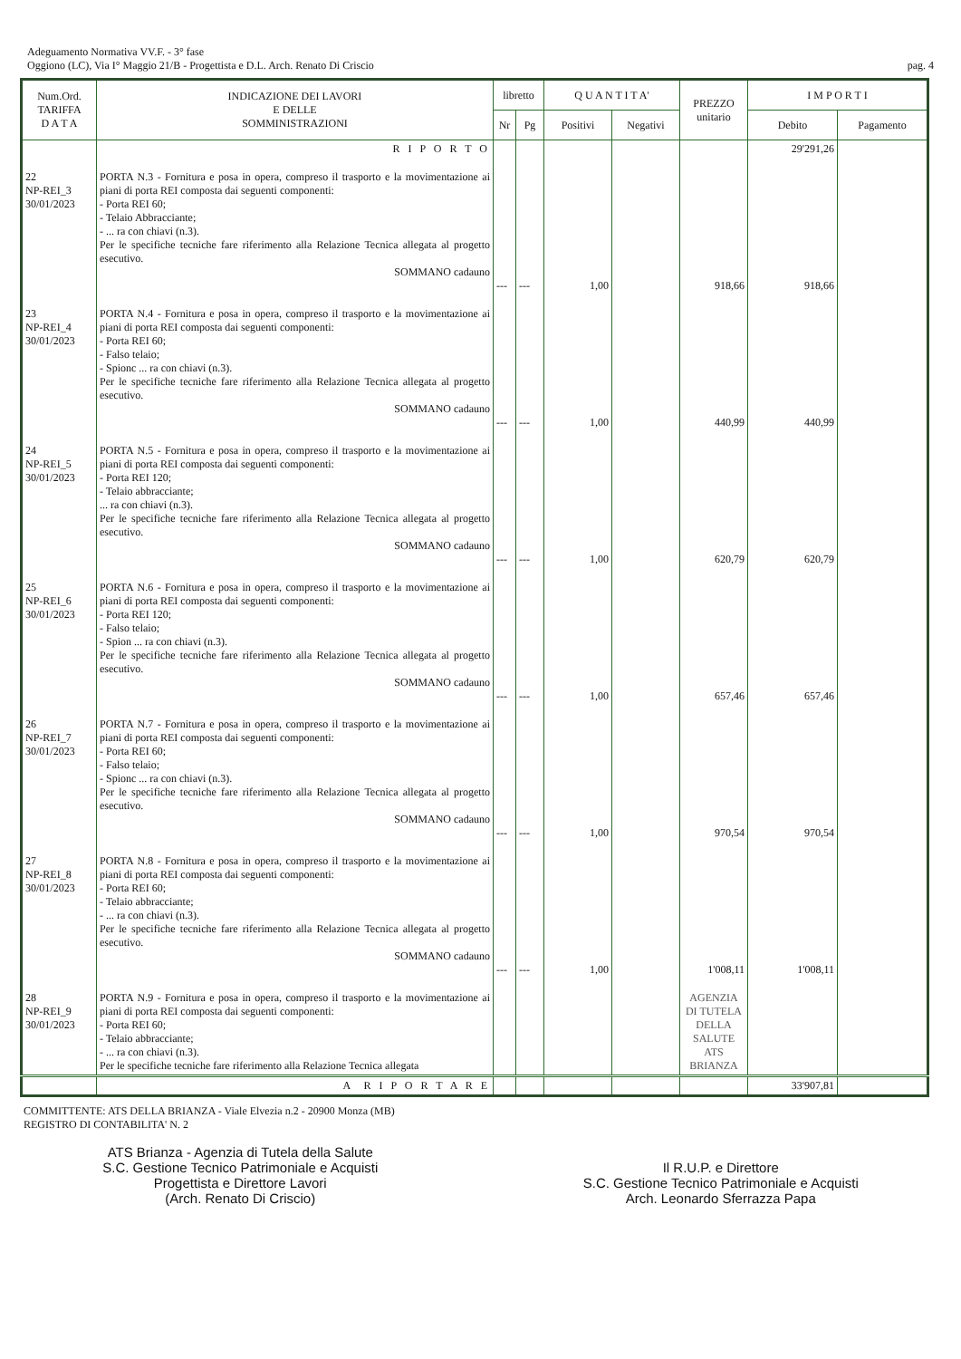Adeguamento Normativa VV.F. - 3° fase
Oggiono (LC), Via I° Maggio 21/B - Progettista e D.L. Arch. Renato Di Criscio
pag. 4
| Num.Ord. TARIFFA D A T A | INDICAZIONE DEI LAVORI E DELLE SOMMINISTRAZIONI | libretto | | Q U A N T I T A' | | PREZZO unitario | I M P O R T I | |
| --- | --- | --- | --- | --- | --- | --- | --- | --- |
| | | Nr | Pg | Positivi | Negativi | | Debito | Pagamento |
| | R I P O R T O | | | | | | 29'291,26 | |
| 22 NP-REI_3 30/01/2023 | PORTA N.3 - Fornitura e posa in opera, compreso il trasporto e la movimentazione ai piani di porta REI composta dai seguenti componenti: - Porta REI 60; - Telaio Abbracciante; - ... ra con chiavi (n.3). Per le specifiche tecniche fare riferimento alla Relazione Tecnica allegata al progetto esecutivo. SOMMANO cadauno | --- | --- | 1,00 | | 918,66 | 918,66 | |
| 23 NP-REI_4 30/01/2023 | PORTA N.4 - Fornitura e posa in opera, compreso il trasporto e la movimentazione ai piani di porta REI composta dai seguenti componenti: - Porta REI 60; - Falso telaio; - Spionc ... ra con chiavi (n.3). Per le specifiche tecniche fare riferimento alla Relazione Tecnica allegata al progetto esecutivo. SOMMANO cadauno | --- | --- | 1,00 | | 440,99 | 440,99 | |
| 24 NP-REI_5 30/01/2023 | PORTA N.5 - Fornitura e posa in opera, compreso il trasporto e la movimentazione ai piani di porta REI composta dai seguenti componenti: - Porta REI 120; - Telaio abbracciante; ... ra con chiavi (n.3). Per le specifiche tecniche fare riferimento alla Relazione Tecnica allegata al progetto esecutivo. SOMMANO cadauno | --- | --- | 1,00 | | 620,79 | 620,79 | |
| 25 NP-REI_6 30/01/2023 | PORTA N.6 - Fornitura e posa in opera, compreso il trasporto e la movimentazione ai piani di porta REI composta dai seguenti componenti: - Porta REI 120; - Falso telaio; - Spion ... ra con chiavi (n.3). Per le specifiche tecniche fare riferimento alla Relazione Tecnica allegata al progetto esecutivo. SOMMANO cadauno | --- | --- | 1,00 | | 657,46 | 657,46 | |
| 26 NP-REI_7 30/01/2023 | PORTA N.7 - Fornitura e posa in opera, compreso il trasporto e la movimentazione ai piani di porta REI composta dai seguenti componenti: - Porta REI 60; - Falso telaio; - Spionc ... ra con chiavi (n.3). Per le specifiche tecniche fare riferimento alla Relazione Tecnica allegata al progetto esecutivo. SOMMANO cadauno | --- | --- | 1,00 | | 970,54 | 970,54 | |
| 27 NP-REI_8 30/01/2023 | PORTA N.8 - Fornitura e posa in opera, compreso il trasporto e la movimentazione ai piani di porta REI composta dai seguenti componenti: - Porta REI 60; - Telaio abbracciante; - ... ra con chiavi (n.3). Per le specifiche tecniche fare riferimento alla Relazione Tecnica allegata al progetto esecutivo. SOMMANO cadauno | --- | --- | 1,00 | | 1'008,11 | 1'008,11 | |
| 28 NP-REI_9 30/01/2023 | PORTA N.9 - Fornitura e posa in opera, compreso il trasporto e la movimentazione ai piani di porta REI composta dai seguenti componenti: - Porta REI 60; - Telaio abbracciante; - ... ra con chiavi (n.3). Per le specifiche tecniche fare riferimento alla Relazione Tecnica allegata | | | | | AGENZIA DI TUTELA DELLA SALUTE ATS BRIANZA | | |
| | A R I P O R T A R E | | | | | | 33'907,81 | |
COMMITTENTE: ATS DELLA BRIANZA - Viale Elvezia n.2 - 20900 Monza (MB)
REGISTRO DI CONTABILITA' N. 2
ATS Brianza - Agenzia di Tutela della Salute
S.C. Gestione Tecnico Patrimoniale e Acquisti
Progettista e Direttore Lavori
(Arch. Renato Di Criscio)
Il R.U.P. e Direttore
S.C. Gestione Tecnico Patrimoniale e Acquisti
Arch. Leonardo Sferrazza Papa